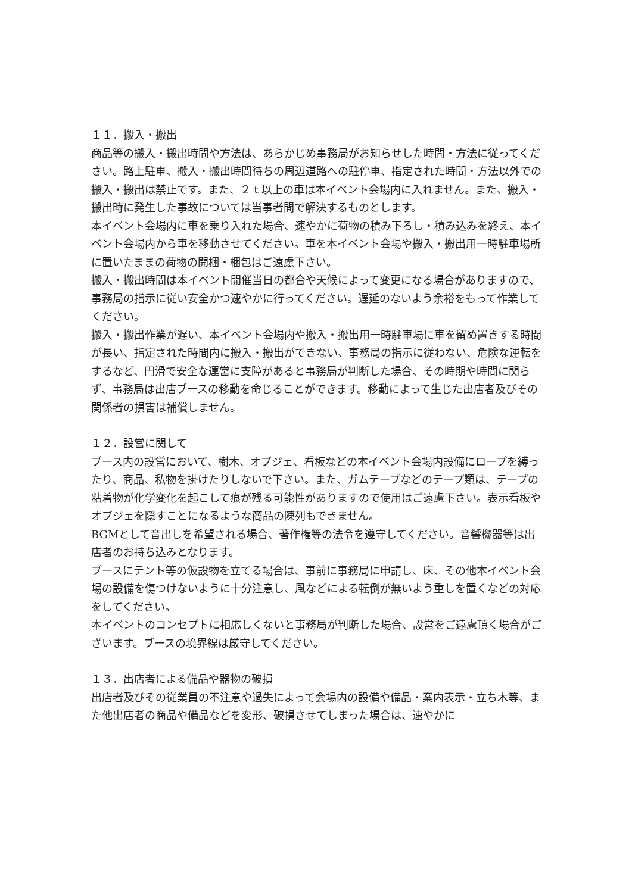１１．搬入・搬出
商品等の搬入・搬出時間や方法は、あらかじめ事務局がお知らせした時間・方法に従ってください。路上駐車、搬入・搬出時間待ちの周辺道路への駐停車、指定された時間・方法以外での搬入・搬出は禁止です。また、２ｔ以上の車は本イベント会場内に入れません。また、搬入・搬出時に発生した事故については当事者間で解決するものとします。
本イベント会場内に車を乗り入れた場合、速やかに荷物の積み下ろし・積み込みを終え、本イベント会場内から車を移動させてください。車を本イベント会場や搬入・搬出用一時駐車場所に置いたままの荷物の開梱・梱包はご遠慮下さい。
搬入・搬出時間は本イベント開催当日の都合や天候によって変更になる場合がありますので、事務局の指示に従い安全かつ速やかに行ってください。遅延のないよう余裕をもって作業してください。
搬入・搬出作業が遅い、本イベント会場内や搬入・搬出用一時駐車場に車を留め置きする時間が長い、指定された時間内に搬入・搬出ができない、事務局の指示に従わない、危険な運転をするなど、円滑で安全な運営に支障があると事務局が判断した場合、その時期や時間に関らず、事務局は出店ブースの移動を命じることができます。移動によって生じた出店者及びその関係者の損害は補償しません。
１２．設営に関して
ブース内の設営において、樹木、オブジェ、看板などの本イベント会場内設備にロープを縛ったり、商品、私物を掛けたりしないで下さい。また、ガムテープなどのテープ類は、テープの粘着物が化学変化を起こして痕が残る可能性がありますので使用はご遠慮下さい。表示看板やオブジェを隠すことになるような商品の陳列もできません。
BGMとして音出しを希望される場合、著作権等の法令を遵守してください。音響機器等は出店者のお持ち込みとなります。
ブースにテント等の仮設物を立てる場合は、事前に事務局に申請し、床、その他本イベント会場の設備を傷つけないように十分注意し、風などによる転倒が無いよう重しを置くなどの対応をしてください。
本イベントのコンセプトに相応しくないと事務局が判断した場合、設営をご遠慮頂く場合がございます。ブースの境界線は厳守してください。
１３．出店者による備品や器物の破損
出店者及びその従業員の不注意や過失によって会場内の設備や備品・案内表示・立ち木等、また他出店者の商品や備品などを変形、破損させてしまった場合は、速やかに